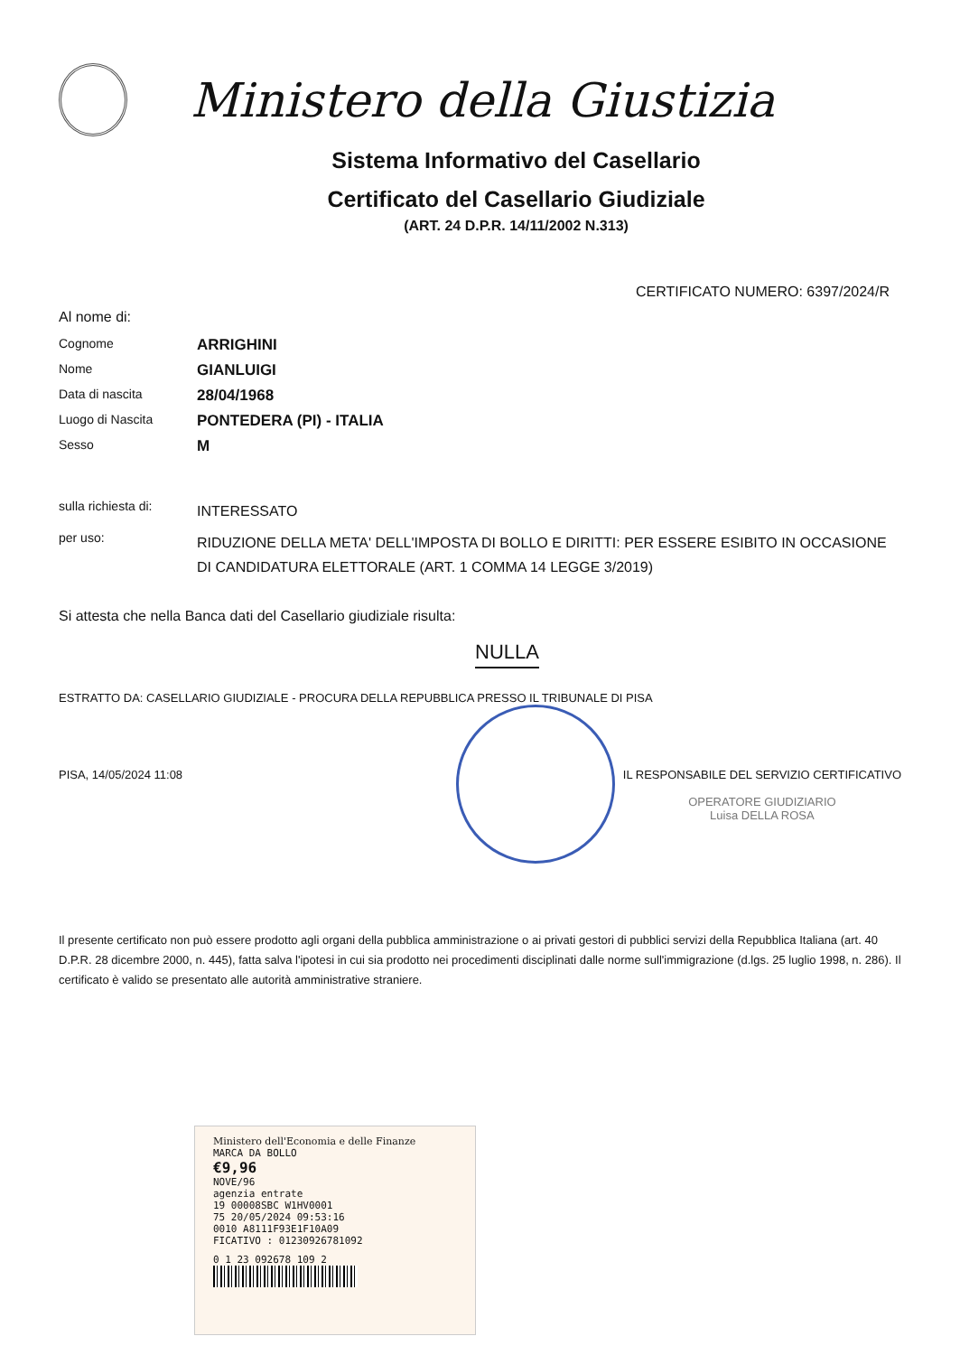Ministero della Giustizia
Sistema Informativo del Casellario
Certificato del Casellario Giudiziale
(ART. 24 D.P.R. 14/11/2002 N.313)
CERTIFICATO NUMERO: 6397/2024/R
Al nome di:
| Cognome | ARRIGHINI |
| Nome | GIANLUIGI |
| Data di nascita | 28/04/1968 |
| Luogo di Nascita | PONTEDERA (PI) - ITALIA |
| Sesso | M |
| sulla richiesta di: | INTERESSATO |
| per uso: | RIDUZIONE DELLA META' DELL'IMPOSTA DI BOLLO E DIRITTI: PER ESSERE ESIBITO IN OCCASIONE DI CANDIDATURA ELETTORALE (ART. 1 COMMA 14 LEGGE 3/2019) |
Si attesta che nella Banca dati del Casellario giudiziale risulta:
NULLA
ESTRATTO DA: CASELLARIO GIUDIZIALE - PROCURA DELLA REPUBBLICA PRESSO IL TRIBUNALE DI PISA
PISA, 14/05/2024 11:08 IL RESPONSABILE DEL SERVIZIO CERTIFICATIVO
OPERATORE GIUDIZIARIO
Luisa DELLA ROSA
Il presente certificato non può essere prodotto agli organi della pubblica amministrazione o ai privati gestori di pubblici servizi della Repubblica Italiana (art. 40 D.P.R. 28 dicembre 2000, n. 445), fatta salva l'ipotesi in cui sia prodotto nei procedimenti disciplinati dalle norme sull'immigrazione (d.lgs. 25 luglio 1998, n. 286). Il certificato è valido se presentato alle autorità amministrative straniere.
Ministero dell'Economia e delle Finanze
MARCA DA BOLLO
€9,96
NOVE/96
agenzia entrate
19 00008SBC W1HV0001
75 20/05/2024 09:53:16
0010 A8111F93E1F10A09
FICATIVO : 01230926781092
0 1 23 092678 109 2